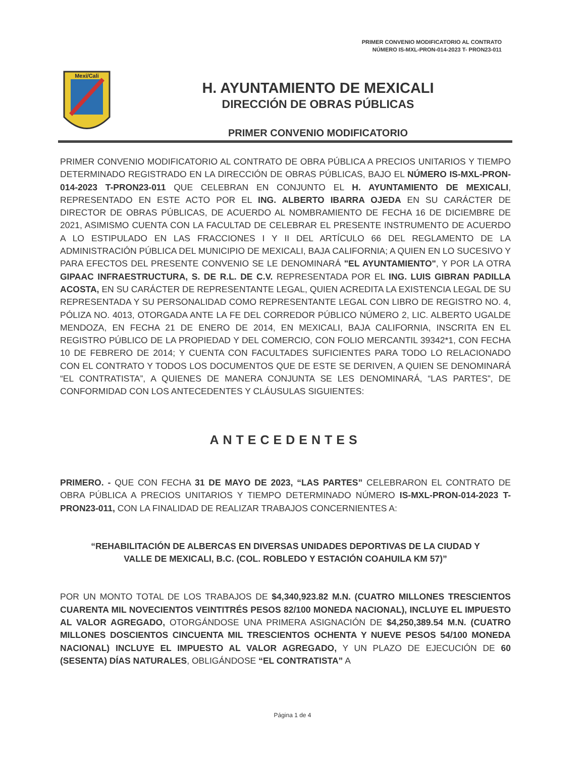PRIMER CONVENIO MODIFICATORIO AL CONTRATO
NÚMERO IS-MXL-PRON-014-2023 T- PRON23-011
Mexi/Cali
H. AYUNTAMIENTO DE MEXICALI
DIRECCIÓN DE OBRAS PÚBLICAS
PRIMER CONVENIO MODIFICATORIO
PRIMER CONVENIO MODIFICATORIO AL CONTRATO DE OBRA PÚBLICA A PRECIOS UNITARIOS Y TIEMPO DETERMINADO REGISTRADO EN LA DIRECCIÓN DE OBRAS PÚBLICAS, BAJO EL NÚMERO IS-MXL-PRON-014-2023 T-PRON23-011 QUE CELEBRAN EN CONJUNTO EL H. AYUNTAMIENTO DE MEXICALI, REPRESENTADO EN ESTE ACTO POR EL ING. ALBERTO IBARRA OJEDA EN SU CARÁCTER DE DIRECTOR DE OBRAS PÚBLICAS, DE ACUERDO AL NOMBRAMIENTO DE FECHA 16 DE DICIEMBRE DE 2021, ASIMISMO CUENTA CON LA FACULTAD DE CELEBRAR EL PRESENTE INSTRUMENTO DE ACUERDO A LO ESTIPULADO EN LAS FRACCIONES I Y II DEL ARTÍCULO 66 DEL REGLAMENTO DE LA ADMINISTRACIÓN PÚBLICA DEL MUNICIPIO DE MEXICALI, BAJA CALIFORNIA; A QUIEN EN LO SUCESIVO Y PARA EFECTOS DEL PRESENTE CONVENIO SE LE DENOMINARÁ "EL AYUNTAMIENTO", Y POR LA OTRA GIPAAC INFRAESTRUCTURA, S. DE R.L. DE C.V. REPRESENTADA POR EL ING. LUIS GIBRAN PADILLA ACOSTA, EN SU CARÁCTER DE REPRESENTANTE LEGAL, QUIEN ACREDITA LA EXISTENCIA LEGAL DE SU REPRESENTADA Y SU PERSONALIDAD COMO REPRESENTANTE LEGAL CON LIBRO DE REGISTRO NO. 4, PÓLIZA NO. 4013, OTORGADA ANTE LA FE DEL CORREDOR PÚBLICO NÚMERO 2, LIC. ALBERTO UGALDE MENDOZA, EN FECHA 21 DE ENERO DE 2014, EN MEXICALI, BAJA CALIFORNIA, INSCRITA EN EL REGISTRO PÚBLICO DE LA PROPIEDAD Y DEL COMERCIO, CON FOLIO MERCANTIL 39342*1, CON FECHA 10 DE FEBRERO DE 2014; Y CUENTA CON FACULTADES SUFICIENTES PARA TODO LO RELACIONADO CON EL CONTRATO Y TODOS LOS DOCUMENTOS QUE DE ESTE SE DERIVEN, A QUIEN SE DENOMINARÁ “EL CONTRATISTA”, A QUIENES DE MANERA CONJUNTA SE LES DENOMINARÁ, “LAS PARTES”, DE CONFORMIDAD CON LOS ANTECEDENTES Y CLÁUSULAS SIGUIENTES:
ANTECEDENTES
PRIMERO. - QUE CON FECHA 31 DE MAYO DE 2023, “LAS PARTES” CELEBRARON EL CONTRATO DE OBRA PÚBLICA A PRECIOS UNITARIOS Y TIEMPO DETERMINADO NÚMERO IS-MXL-PRON-014-2023 T-PRON23-011, CON LA FINALIDAD DE REALIZAR TRABAJOS CONCERNIENTES A:
“REHABILITACIÓN DE ALBERCAS EN DIVERSAS UNIDADES DEPORTIVAS DE LA CIUDAD Y VALLE DE MEXICALI, B.C. (COL. ROBLEDO Y ESTACIÓN COAHUILA KM 57)”
POR UN MONTO TOTAL DE LOS TRABAJOS DE $4,340,923.82 M.N. (CUATRO MILLONES TRESCIENTOS CUARENTA MIL NOVECIENTOS VEINTITRÉS PESOS 82/100 MONEDA NACIONAL), INCLUYE EL IMPUESTO AL VALOR AGREGADO, OTORGÁNDOSE UNA PRIMERA ASIGNACIÓN DE $4,250,389.54 M.N. (CUATRO MILLONES DOSCIENTOS CINCUENTA MIL TRESCIENTOS OCHENTA Y NUEVE PESOS 54/100 MONEDA NACIONAL) INCLUYE EL IMPUESTO AL VALOR AGREGADO, Y UN PLAZO DE EJECUCIÓN DE 60 (SESENTA) DÍAS NATURALES, OBLIGÁNDOSE “EL CONTRATISTA” A
Página 1 de 4